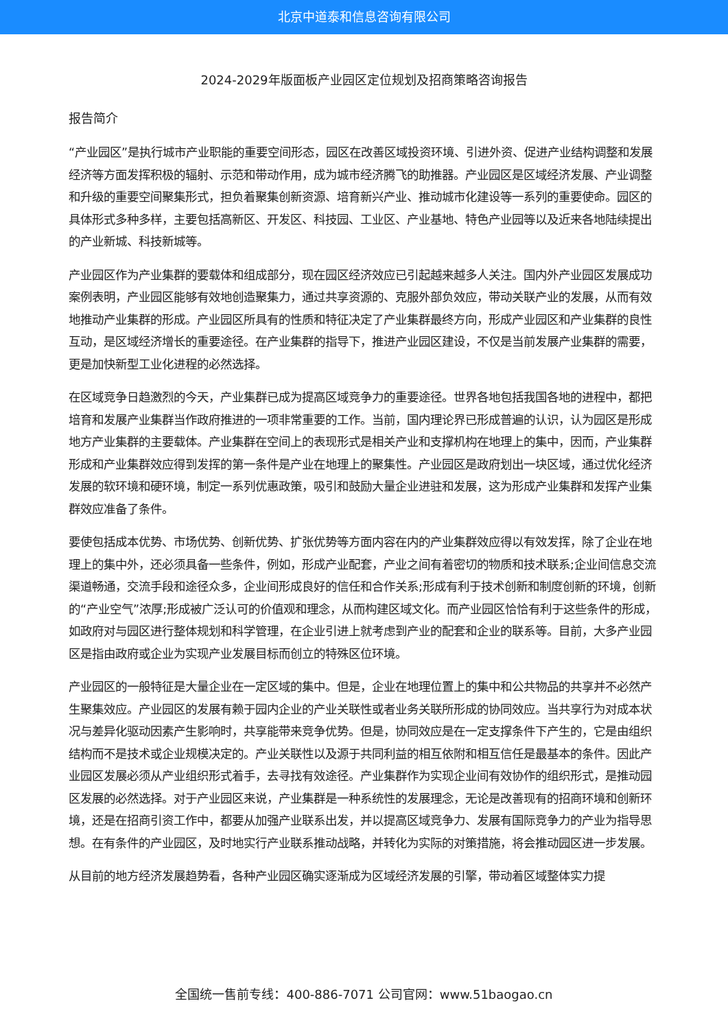北京中道泰和信息咨询有限公司
2024-2029年版面板产业园区定位规划及招商策略咨询报告
报告简介
“产业园区”是执行城市产业职能的重要空间形态，园区在改善区域投资环境、引进外资、促进产业结构调整和发展经济等方面发挥积极的辐射、示范和带动作用，成为城市经济腾飞的助推器。产业园区是区域经济发展、产业调整和升级的重要空间聚集形式，担负着聚集创新资源、培育新兴产业、推动城市化建设等一系列的重要使命。园区的具体形式多种多样，主要包括高新区、开发区、科技园、工业区、产业基地、特色产业园等以及近来各地陆续提出的产业新城、科技新城等。
产业园区作为产业集群的要载体和组成部分，现在园区经济效应已引起越来越多人关注。国内外产业园区发展成功案例表明，产业园区能够有效地创造聚集力，通过共享资源的、克服外部负效应，带动关联产业的发展，从而有效地推动产业集群的形成。产业园区所具有的性质和特征决定了产业集群最终方向，形成产业园区和产业集群的良性互动，是区域经济增长的重要途径。在产业集群的指导下，推进产业园区建设，不仅是当前发展产业集群的需要，更是加快新型工业化进程的必然选择。
在区域竞争日趋激烈的今天，产业集群已成为提高区域竞争力的重要途径。世界各地包括我国各地的进程中，都把培育和发展产业集群当作政府推进的一项非常重要的工作。当前，国内理论界已形成普遍的认识，认为园区是形成地方产业集群的主要载体。产业集群在空间上的表现形式是相关产业和支撑机构在地理上的集中，因而，产业集群形成和产业集群效应得到发挥的第一条件是产业在地理上的聚集性。产业园区是政府划出一块区域，通过优化经济发展的软环境和硬环境，制定一系列优惠政策，吸引和鼓励大量企业进驻和发展，这为形成产业集群和发挥产业集群效应准备了条件。
要使包括成本优势、市场优势、创新优势、扩张优势等方面内容在内的产业集群效应得以有效发挥，除了企业在地理上的集中外，还必须具备一些条件，例如，形成产业配套，产业之间有着密切的物质和技术联系;企业间信息交流渠道畅通，交流手段和途径众多，企业间形成良好的信任和合作关系;形成有利于技术创新和制度创新的环境，创新的“产业空气”浓厚;形成被广泛认可的价值观和理念，从而构建区域文化。而产业园区恰恰有利于这些条件的形成，如政府对与园区进行整体规划和科学管理，在企业引进上就考虑到产业的配套和企业的联系等。目前，大多产业园区是指由政府或企业为实现产业发展目标而创立的特殊区位环境。
产业园区的一般特征是大量企业在一定区域的集中。但是，企业在地理位置上的集中和公共物品的共享并不必然产生聚集效应。产业园区的发展有赖于园内企业的产业关联性或者业务关联所形成的协同效应。当共享行为对成本状况与差异化驱动因素产生影响时，共享能带来竞争优势。但是，协同效应是在一定支撑条件下产生的，它是由组织结构而不是技术或企业规模决定的。产业关联性以及源于共同利益的相互依附和相互信任是最基本的条件。因此产业园区发展必须从产业组织形式着手，去寻找有效途径。产业集群作为实现企业间有效协作的组织形式，是推动园区发展的必然选择。对于产业园区来说，产业集群是一种系统性的发展理念，无论是改善现有的招商环境和创新环境，还是在招商引资工作中，都要从加强产业联系出发，并以提高区域竞争力、发展有国际竞争力的产业为指导思想。在有条件的产业园区，及时地实行产业联系推动战略，并转化为实际的对策措施，将会推动园区进一步发展。
从目前的地方经济发展趋势看，各种产业园区确实逐渐成为区域经济发展的引擎，带动着区域整体实力提
全国统一售前专线：400-886-7071 公司官网：www.51baogao.cn